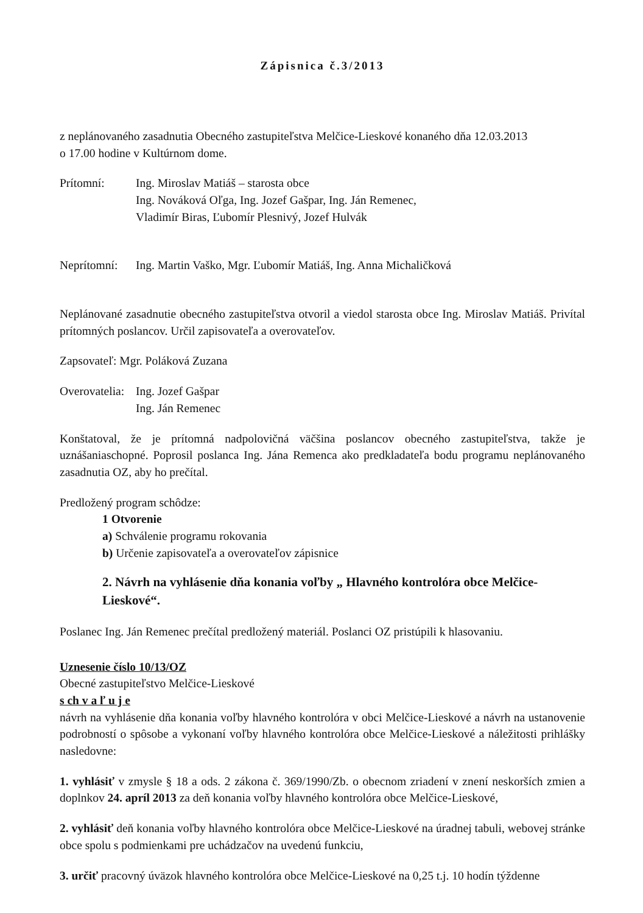Zápisnica č.3/2013
z neplánovaného zasadnutia Obecného zastupiteľstva Melčice-Lieskové konaného dňa 12.03.2013
o 17.00 hodine v Kultúrnom dome.
Prítomní: Ing. Miroslav Matiáš – starosta obce
Ing. Nováková Oľga, Ing. Jozef Gašpar, Ing. Ján Remenec,
Vladimír Biras, Ľubomír Plesnivý, Jozef Hulvák
Neprítomní:
Ing. Martin Vaško, Mgr. Ľubomír Matiáš, Ing. Anna Michaličková
Neplánované zasadnutie obecného zastupiteľstva otvoril a viedol starosta obce Ing. Miroslav Matiáš. Privítal prítomných poslancov. Určil zapisovateľa a overovateľov.
Zapsovateľ: Mgr. Poláková Zuzana
Overovatelia:
Ing. Jozef Gašpar
Ing. Ján Remenec
Konštatoval, že je prítomná nadpolovičná väčšina poslancov obecného zastupiteľstva, takže je uznášaniaschopné. Poprosil poslanca Ing. Jána Remenca ako predkladateľa bodu programu neplánovaného zasadnutia OZ, aby ho prečítal.
Predložený program schôdze:
1 Otvorenie
a) Schválenie programu rokovania
b) Určenie zapisovateľa a overovateľov zápisnice
2. Návrh na vyhlásenie dňa konania voľby „ Hlavného kontrolóra obce Melčice-Lieskové“.
Poslanec Ing. Ján Remenec prečítal predložený materiál. Poslanci OZ pristúpili k hlasovaniu.
Uznesenie číslo 10/13/OZ
Obecné zastupiteľstvo Melčice-Lieskové
s ch v a ľ u j e
návrh na vyhlásenie dňa konania voľby hlavného kontrolóra v obci Melčice-Lieskové a návrh na ustanovenie podrobností o spôsobe a vykonaní voľby hlavného kontrolóra obce Melčice-Lieskové a náležitosti prihlášky nasledovne:
1. vyhlásiť v zmysle § 18 a ods. 2 zákona č. 369/1990/Zb. o obecnom zriadení v znení neskorších zmien a doplnkov 24. apríl 2013 za deň konania voľby hlavného kontrolóra obce Melčice-Lieskové,
2. vyhlásiť deň konania voľby hlavného kontrolóra obce Melčice-Lieskové na úradnej tabuli, webovej stránke obce spolu s podmienkami pre uchádzačov na uvedenú funkciu,
3. určiť pracovný úväzok hlavného kontrolóra obce Melčice-Lieskové na 0,25 t.j. 10 hodín týždenne